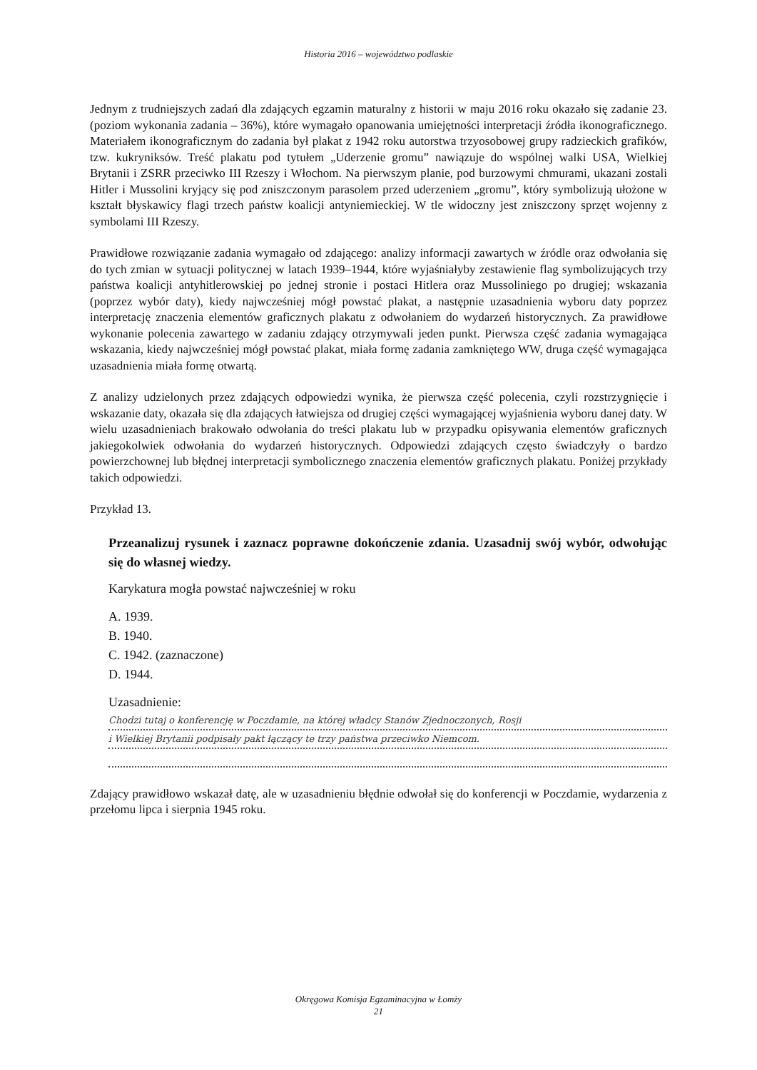Historia 2016 – województwo podlaskie
Jednym z trudniejszych zadań dla zdających egzamin maturalny z historii w maju 2016 roku okazało się zadanie 23. (poziom wykonania zadania – 36%), które wymagało opanowania umiejętności interpretacji źródła ikonograficznego. Materiałem ikonograficznym do zadania był plakat z 1942 roku autorstwa trzyosobowej grupy radzieckich grafików, tzw. kukryniksów. Treść plakatu pod tytułem „Uderzenie gromu” nawiązuje do wspólnej walki USA, Wielkiej Brytanii i ZSRR przeciwko III Rzeszy i Włochom. Na pierwszym planie, pod burzowymi chmurami, ukazani zostali Hitler i Mussolini kryjący się pod zniszczonym parasolem przed uderzeniem „gromu”, który symbolizują ułożone w kształt błyskawicy flagi trzech państw koalicji antyniemieckiej. W tle widoczny jest zniszczony sprzęt wojenny z symbolami III Rzeszy.
Prawidłowe rozwiązanie zadania wymagało od zdającego: analizy informacji zawartych w źródle oraz odwołania się do tych zmian w sytuacji politycznej w latach 1939–1944, które wyjaśniałyby zestawienie flag symbolizujących trzy państwa koalicji antyhitlerowskiej po jednej stronie i postaci Hitlera oraz Mussoliniego po drugiej; wskazania (poprzez wybór daty), kiedy najwcześniej mógł powstać plakat, a następnie uzasadnienia wyboru daty poprzez interpretację znaczenia elementów graficznych plakatu z odwołaniem do wydarzeń historycznych. Za prawidłowe wykonanie polecenia zawartego w zadaniu zdający otrzymywali jeden punkt. Pierwsza część zadania wymagająca wskazania, kiedy najwcześniej mógł powstać plakat, miała formę zadania zamkniętego WW, druga część wymagająca uzasadnienia miała formę otwartą.
Z analizy udzielonych przez zdających odpowiedzi wynika, że pierwsza część polecenia, czyli rozstrzygnięcie i wskazanie daty, okazała się dla zdających łatwiejsza od drugiej części wymagającej wyjaśnienia wyboru danej daty. W wielu uzasadnieniach brakowało odwołania do treści plakatu lub w przypadku opisywania elementów graficznych jakiegokolwiek odwołania do wydarzeń historycznych. Odpowiedzi zdających często świadczyły o bardzo powierzchownej lub błędnej interpretacji symbolicznego znaczenia elementów graficznych plakatu. Poniżej przykłady takich odpowiedzi.
Przykład 13.
Przeanalizuj rysunek i zaznacz poprawne dokończenie zdania. Uzasadnij swój wybór, odwołując się do własnej wiedzy.
Karykatura mogła powstać najwcześniej w roku
A. 1939.
B. 1940.
C. 1942. (zaznaczone)
D. 1944.
Uzasadnienie:
Chodzi tutaj o konferencję w Poczdamie, na której władcy Stanów Zjednoczonych, Rosji
i Wielkiej Brytanii podpisały pakt łączący te trzy państwa przeciwko Niemcom.
Zdający prawidłowo wskazał datę, ale w uzasadnieniu błędnie odwołał się do konferencji w Poczdamie, wydarzenia z przełomu lipca i sierpnia 1945 roku.
Okręgowa Komisja Egzaminacyjna w Łomży
21